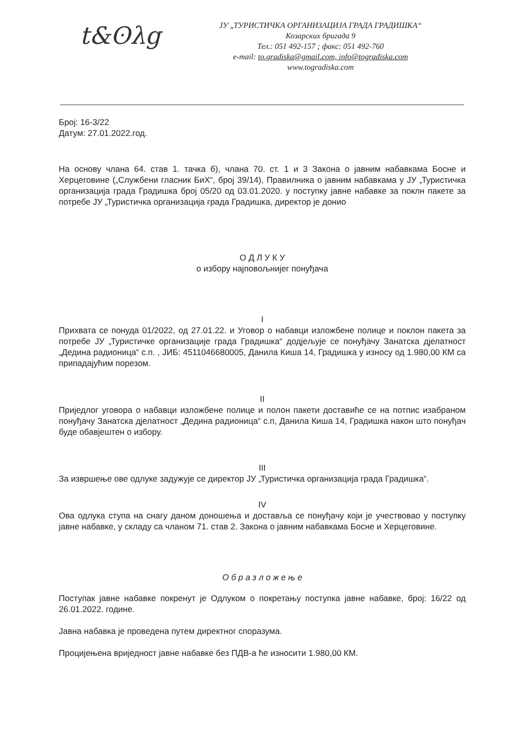t&ʘλg
ЈУ „ТУРИСТИЧКА ОРГАНИЗАЦИЈА ГРАДА ГРАДИШКА“
Козарских бригада 9
Тел.: 051 492-157 ; факс: 051 492-760
e-mail: to.gradiska@gmail.com, info@togradiska.com
www.togradiska.com
Број: 16-3/22
Датум: 27.01.2022.год.
На основу члана 64. став 1. тачка б), члана 70. ст. 1 и 3 Закона о јавним набавкама Босне и Херцеговине („Службени гласник БиХ“, број 39/14), Правилника о јавним набавкама у ЈУ „Туристичка организација града Градишка број 05/20 од 03.01.2020. у поступку јавне набавке за поклн пакете за потребе ЈУ „Туристичка организација града Градишка, директор је донио
О Д Л У К У
о избору најповољнијег понуђача
I
Прихвата се понуда 01/2022, од 27.01.22. и Уговор о набавци изложбене полице и поклон пакета за потребе ЈУ „Туристичке организације града Градишка“ додјељује се понуђачу Занатска дјелатност „Дедина радионица“ с.п. , ЈИБ: 4511046680005, Данила Киша 14, Градишка у износу од 1.980,00 КМ са припадајућим порезом.
II
Приједлог уговора о набавци изложбене полице и полон пакети доставиће се на потпис изабраном понуђачу Занатска дјелатност „Дедина радионица“ с.п, Данила Киша 14, Градишка након што понуђач буде обавјештен о избору.
III
За извршење ове одлуке задужује се директор ЈУ „Туристичка организација града Градишка“.
IV
Ова одлука ступа на снагу даном доношења и доставља се понуђачу који је учествовао у поступку јавне набавке, у складу са чланом 71. став 2. Закона о јавним набавкама Босне и Херцеговине.
О б р а з л о ж е њ е
Поступак јавне набавке покренут је Одлуком о покретању поступка јавне набавке, број: 16/22 од 26.01.2022. године.
Јавна набавка је проведена путем директног споразума.
Процијењена вриједност јавне набавке без ПДВ-а ће износити 1.980,00 КМ.